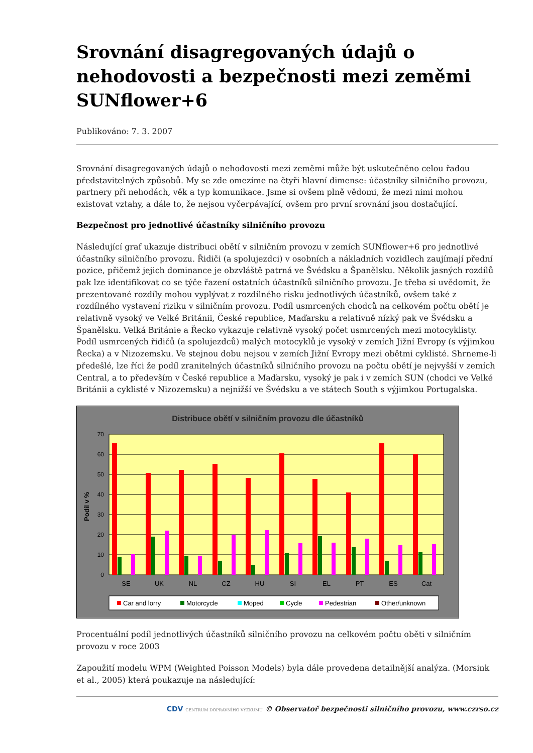Srovnání disagregovaných údajů o nehodovosti a bezpečnosti mezi zeměmi SUNflower+6
Publikováno: 7. 3. 2007
Srovnání disagregovaných údajů o nehodovosti mezi zeměmi může být uskutečněno celou řadou představitelných způsobů. My se zde omezíme na čtyři hlavní dimense: účastníky silničního provozu, partnery při nehodách, věk a typ komunikace. Jsme si ovšem plně vědomi, že mezi nimi mohou existovat vztahy, a dále to, že nejsou vyčerpávající, ovšem pro první srovnání jsou dostačující.
Bezpečnost pro jednotlivé účastníky silničního provozu
Následující graf ukazuje distribuci obětí v silničním provozu v zemích SUNflower+6 pro jednotlivé účastníky silničního provozu. Řidiči (a spolujezdci) v osobních a nákladních vozidlech zaujímají přední pozice, přičemž jejich dominance je obzvláště patrná ve Švédsku a Španělsku. Několik jasných rozdílů pak lze identifikovat co se týče řazení ostatních účastníků silničního provozu. Je třeba si uvědomit, že prezentované rozdíly mohou vyplývat z rozdílného risku jednotlivých účastníků, ovšem také z rozdílného vystavení riziku v silničním provozu. Podíl usmrcených chodců na celkovém počtu obětí je relativně vysoký ve Velké Británii, České republice, Maďarsku a relativně nízký pak ve Švédsku a Španělsku. Velká Británie a Řecko vykazuje relativně vysoký počet usmrcených mezi motocyklisty. Podíl usmrcených řidičů (a spolujezdců) malých motocyklů je vysoký v zemích Jižní Evropy (s výjimkou Řecka) a v Nizozemsku. Ve stejnou dobu nejsou v zemích Jižní Evropy mezi obětmi cyklisté. Shrneme-li předešlé, lze říci že podíl zranitelných účastníků silničního provozu na počtu obětí je nejvyšší v zemích Central, a to především v České republice a Maďarsku, vysoký je pak i v zemích SUN (chodci ve Velké Británii a cyklisté v Nizozemsku) a nejnižší ve Švédsku a ve státech South s výjimkou Portugalska.
Distribuce obětí v silničním provozu dle účastníků
70
60
50
40
30
20
10
0
Podíl v %
SE
UK
NL
CZ
HU
SI
EL
PT
ES
Cat
Car and lorry
Motorcycle
Moped
Cycle
Pedestrian
Other/unknown
Procentuální podíl jednotlivých účastníků silničního provozu na celkovém počtu oběti v silničním provozu v roce 2003
Zapoužití modelu WPM (Weighted Poisson Models) byla dále provedena detailnější analýza. (Morsink et al., 2005) která poukazuje na následující:
CDV CENTRUM DOPRAVNÍHO VÝZKUMU © Observatoř bezpečnosti silničního provozu, www.czrso.cz